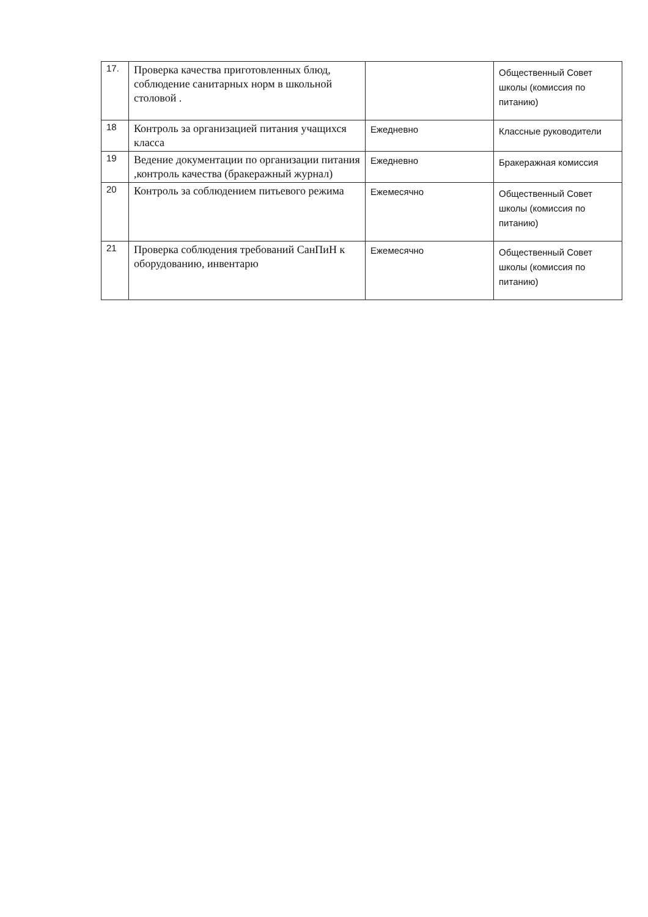| 17. | Проверка качества приготовленных блюд, соблюдение санитарных норм в школьной столовой . | | Общественный Совет школы (комиссия по питанию) |
| 18 | Контроль за организацией питания учащихся класса | Ежедневно | Классные руководители |
| 19 | Ведение документации по организации питания ,контроль качества (бракеражный журнал) | Ежедневно | Бракеражная комиссия |
| 20 | Контроль за соблюдением питьевого режима | Ежемесячно | Общественный Совет школы (комиссия по питанию) |
| 21 | Проверка соблюдения требований СанПиН к оборудованию, инвентарю | Ежемесячно | Общественный Совет школы (комиссия по питанию) |